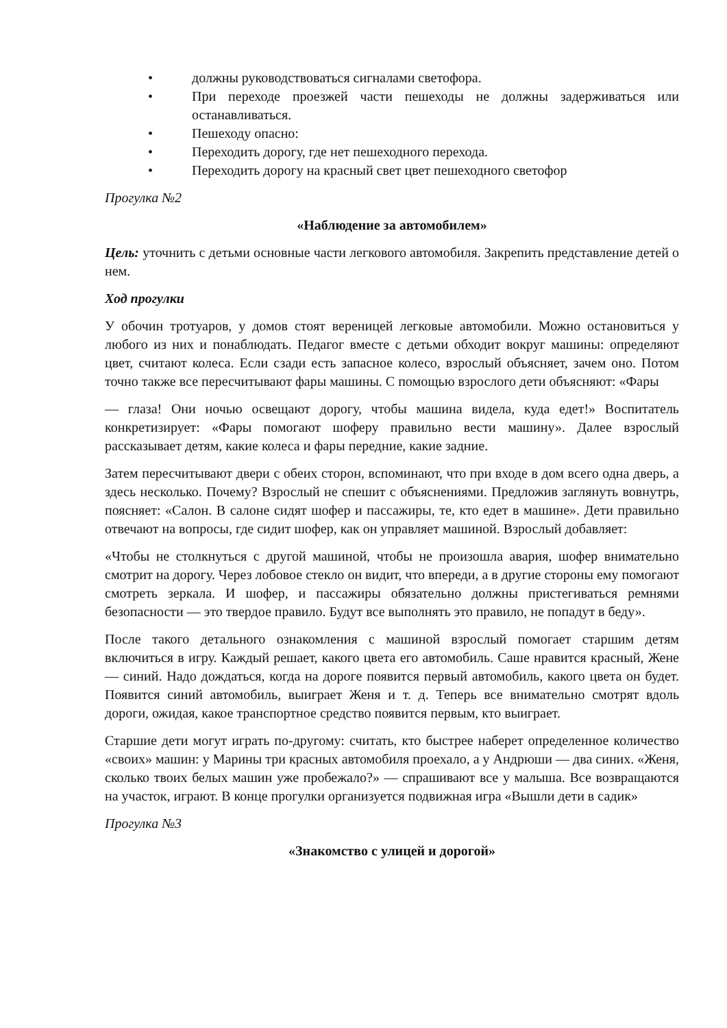• должны руководствоваться сигналами светофора.
• При переходе проезжей части пешеходы не должны задерживаться или останавливаться.
• Пешеходу опасно:
• Переходить дорогу, где нет пешеходного перехода.
• Переходить дорогу на красный свет цвет пешеходного светофор
Прогулка №2
«Наблюдение за автомобилем»
Цель: уточнить с детьми основные части легкового автомобиля. Закрепить представление детей о нем.
Ход прогулки
У обочин тротуаров, у домов стоят вереницей легковые автомобили. Можно остановиться у любого из них и понаблюдать. Педагог вместе с детьми обходит вокруг машины: определяют цвет, считают колеса. Если сзади есть запасное колесо, взрослый объясняет, зачем оно. Потом точно также все пересчитывают фары машины. С помощью взрослого дети объясняют: «Фары
— глаза! Они ночью освещают дорогу, чтобы машина видела, куда едет!» Воспитатель конкретизирует: «Фары помогают шоферу правильно вести машину». Далее взрослый рассказывает детям, какие колеса и фары передние, какие задние.
Затем пересчитывают двери с обеих сторон, вспоминают, что при входе в дом всего одна дверь, а здесь несколько. Почему? Взрослый не спешит с объяснениями. Предложив заглянуть вовнутрь, поясняет: «Салон. В салоне сидят шофер и пассажиры, те, кто едет в машине». Дети правильно отвечают на вопросы, где сидит шофер, как он управляет машиной. Взрослый добавляет:
«Чтобы не столкнуться с другой машиной, чтобы не произошла авария, шофер внимательно смотрит на дорогу. Через лобовое стекло он видит, что впереди, а в другие стороны ему помогают смотреть зеркала. И шофер, и пассажиры обязательно должны пристегиваться ремнями безопасности — это твердое правило. Будут все выполнять это правило, не попадут в беду».
После такого детального ознакомления с машиной взрослый помогает старшим детям включиться в игру. Каждый решает, какого цвета его автомобиль. Саше нравится красный, Жене — синий. Надо дождаться, когда на дороге появится первый автомобиль, какого цвета он будет. Появится синий автомобиль, выиграет Женя и т. д. Теперь все внимательно смотрят вдоль дороги, ожидая, какое транспортное средство появится первым, кто выиграет.
Старшие дети могут играть по-другому: считать, кто быстрее наберет определенное количество «своих» машин: у Марины три красных автомобиля проехало, а у Андрюши — два синих. «Женя, сколько твоих белых машин уже пробежало?» — спрашивают все у малыша. Все возвращаются на участок, играют. В конце прогулки организуется подвижная игра «Вышли дети в садик»
Прогулка №3
«Знакомство с улицей и дорогой»